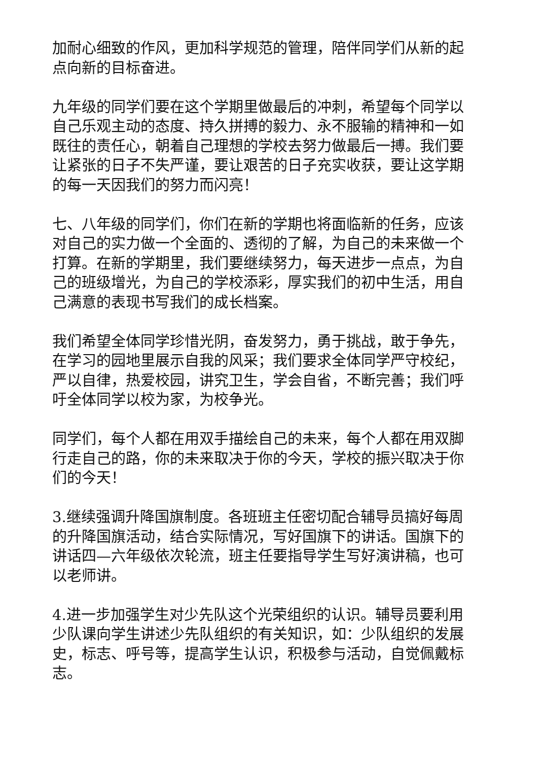加耐心细致的作风，更加科学规范的管理，陪伴同学们从新的起点向新的目标奋进。
九年级的同学们要在这个学期里做最后的冲刺，希望每个同学以自己乐观主动的态度、持久拼搏的毅力、永不服输的精神和一如既往的责任心，朝着自己理想的学校去努力做最后一搏。我们要让紧张的日子不失严谨，要让艰苦的日子充实收获，要让这学期的每一天因我们的努力而闪亮！
七、八年级的同学们，你们在新的学期也将面临新的任务，应该对自己的实力做一个全面的、透彻的了解，为自己的未来做一个打算。在新的学期里，我们要继续努力，每天进步一点点，为自己的班级增光，为自己的学校添彩，厚实我们的初中生活，用自己满意的表现书写我们的成长档案。
我们希望全体同学珍惜光阴，奋发努力，勇于挑战，敢于争先，在学习的园地里展示自我的风采；我们要求全体同学严守校纪，严以自律，热爱校园，讲究卫生，学会自省，不断完善；我们呼吁全体同学以校为家，为校争光。
同学们，每个人都在用双手描绘自己的未来，每个人都在用双脚行走自己的路，你的未来取决于你的今天，学校的振兴取决于你们的今天！
3.继续强调升降国旗制度。各班班主任密切配合辅导员搞好每周的升降国旗活动，结合实际情况，写好国旗下的讲话。国旗下的讲话四—六年级依次轮流，班主任要指导学生写好演讲稿，也可以老师讲。
4.进一步加强学生对少先队这个光荣组织的认识。辅导员要利用少队课向学生讲述少先队组织的有关知识，如：少队组织的发展史，标志、呼号等，提高学生认识，积极参与活动，自觉佩戴标志。